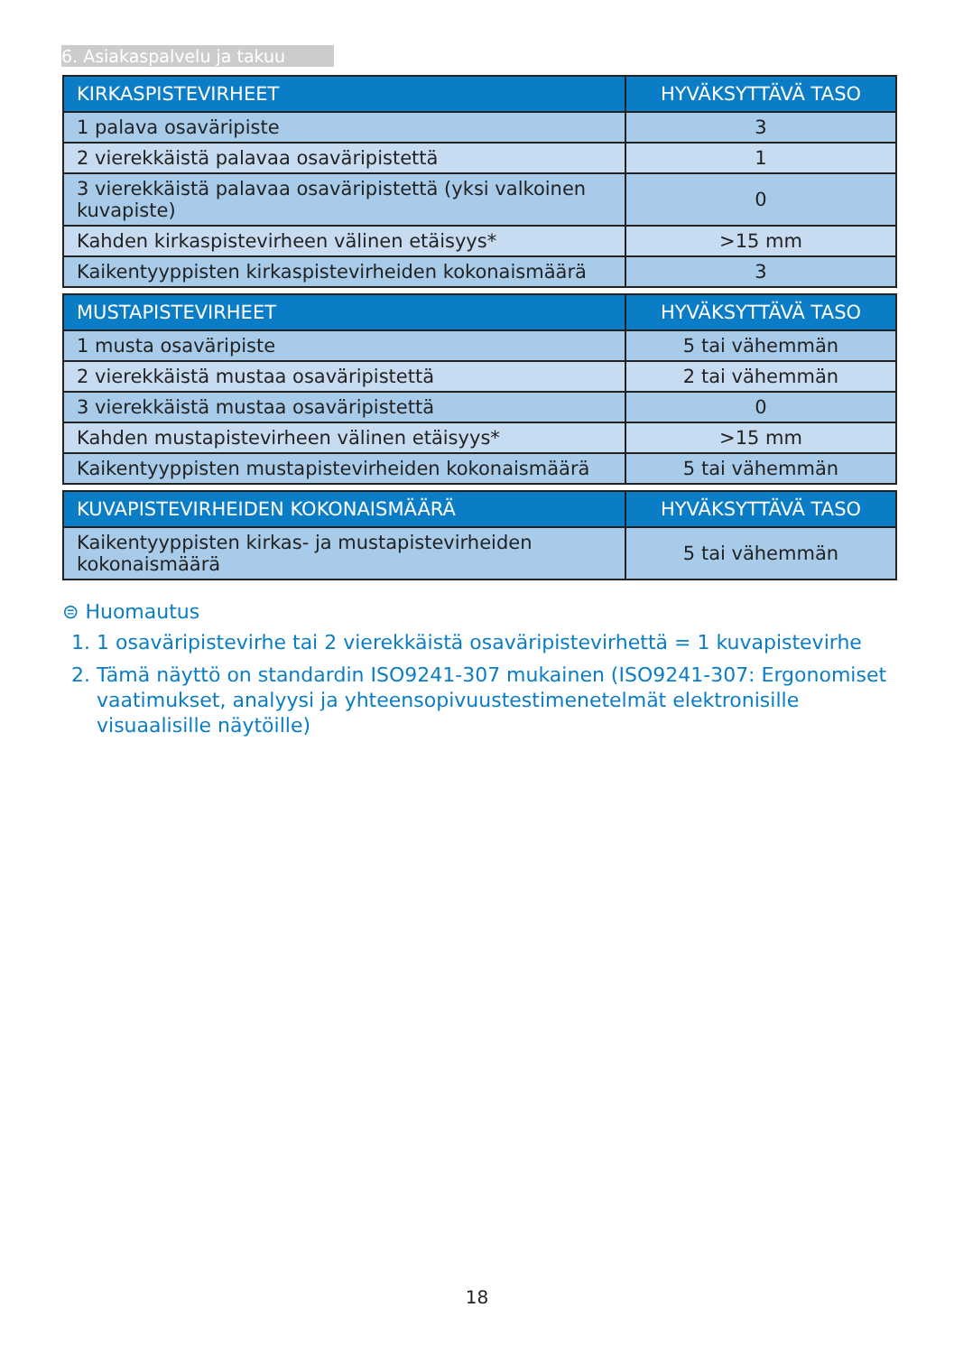6. Asiakaspalvelu ja takuu
| KIRKASPISTEVIRHEET | HYVÄKSYTTÄVÄ TASO |
| --- | --- |
| 1 palava osaväripiste | 3 |
| 2 vierekkäistä palavaa osaväripistettä | 1 |
| 3 vierekkäistä palavaa osaväripistettä (yksi valkoinen kuvapiste) | 0 |
| Kahden kirkaspistevirheen välinen etäisyys* | >15 mm |
| Kaikentyyppisten kirkaspistevirheiden kokonaismäärä | 3 |
| MUSTAPISTEVIRHEET | HYVÄKSYTTÄVÄ TASO |
| --- | --- |
| 1 musta osaväripiste | 5 tai vähemmän |
| 2 vierekkäistä mustaa osaväripistettä | 2 tai vähemmän |
| 3 vierekkäistä mustaa osaväripistettä | 0 |
| Kahden mustapistevirheen välinen etäisyys* | >15 mm |
| Kaikentyyppisten mustapistevirheiden kokonaismäärä | 5 tai vähemmän |
| KUVAPISTEVIRHEIDEN KOKONAISMÄÄRÄ | HYVÄKSYTTÄVÄ TASO |
| --- | --- |
| Kaikentyyppisten kirkas- ja mustapistevirheiden kokonaismäärä | 5 tai vähemmän |
⊜ Huomautus
1. 1 osaväripistevirhe tai 2 vierekkäistä osaväripistevirhettä = 1 kuvapistevirhe
2. Tämä näyttö on standardin ISO9241-307 mukainen (ISO9241-307: Ergonomiset vaatimukset, analyysi ja yhteensopivuustestimenetelmät elektronisille visuaalisille näytöille)
18